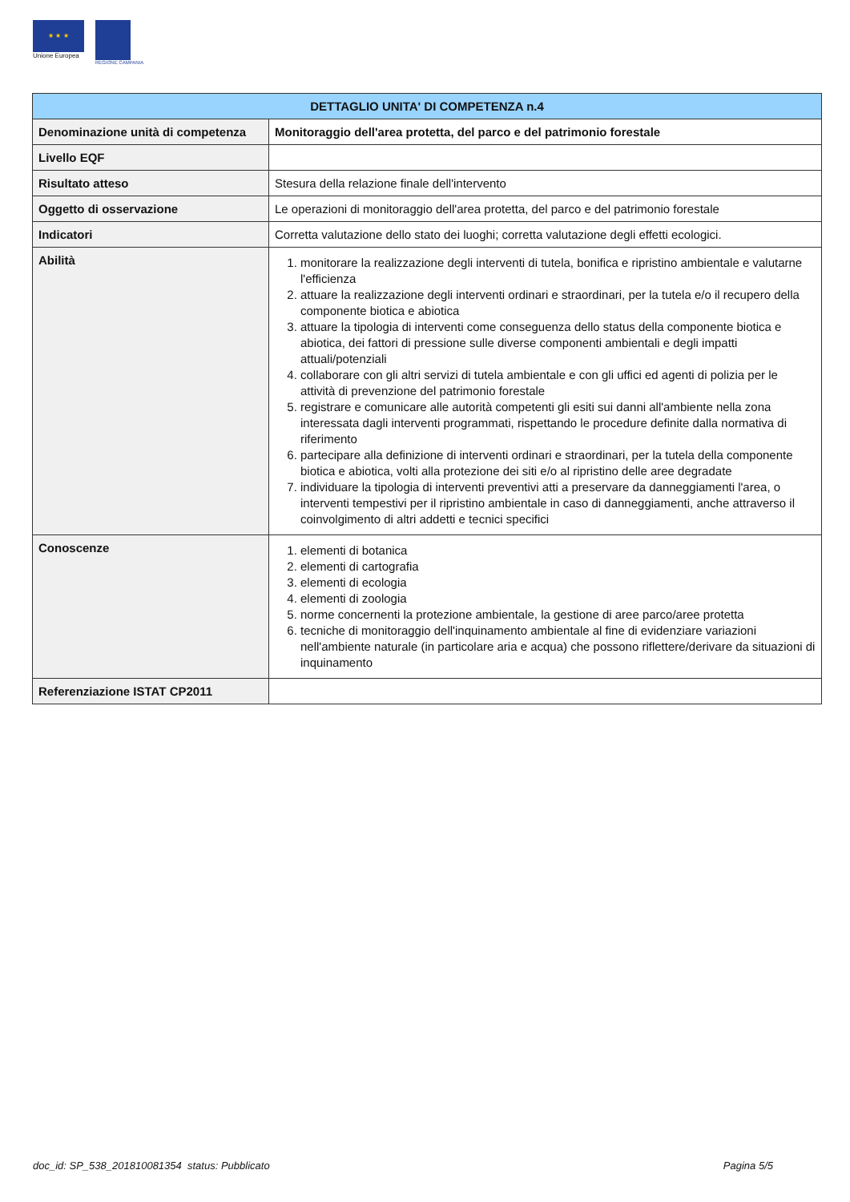★ ★ ★
Unione Europea
REGIONE CAMPANIA
| DETTAGLIO UNITA' DI COMPETENZA n.4 | |
| --- | --- |
| Denominazione unità di competenza | Monitoraggio dell'area protetta, del parco e del patrimonio forestale |
| Livello EQF | |
| Risultato atteso | Stesura della relazione finale dell'intervento |
| Oggetto di osservazione | Le operazioni di monitoraggio dell'area protetta, del parco e del patrimonio forestale |
| Indicatori | Corretta valutazione dello stato dei luoghi; corretta valutazione degli effetti ecologici. |
| Abilità | 1. monitorare la realizzazione degli interventi di tutela, bonifica e ripristino ambientale e valutarne l'efficienza 2. attuare la realizzazione degli interventi ordinari e straordinari, per la tutela e/o il recupero della componente biotica e abiotica 3. attuare la tipologia di interventi come conseguenza dello status della componente biotica e abiotica, dei fattori di pressione sulle diverse componenti ambientali e degli impatti attuali/potenziali 4. collaborare con gli altri servizi di tutela ambientale e con gli uffici ed agenti di polizia per le attività di prevenzione del patrimonio forestale 5. registrare e comunicare alle autorità competenti gli esiti sui danni all'ambiente nella zona interessata dagli interventi programmati, rispettando le procedure definite dalla normativa di riferimento 6. partecipare alla definizione di interventi ordinari e straordinari, per la tutela della componente biotica e abiotica, volti alla protezione dei siti e/o al ripristino delle aree degradate 7. individuare la tipologia di interventi preventivi atti a preservare da danneggiamenti l'area, o interventi tempestivi per il ripristino ambientale in caso di danneggiamenti, anche attraverso il coinvolgimento di altri addetti e tecnici specifici |
| Conoscenze | 1. elementi di botanica 2. elementi di cartografia 3. elementi di ecologia 4. elementi di zoologia 5. norme concernenti la protezione ambientale, la gestione di aree parco/aree protetta 6. tecniche di monitoraggio dell'inquinamento ambientale al fine di evidenziare variazioni nell'ambiente naturale (in particolare aria e acqua) che possono riflettere/derivare da situazioni di inquinamento |
| Referenziazione ISTAT CP2011 | |
doc_id: SP_538_201810081354 status: Pubblicato Pagina 5/5